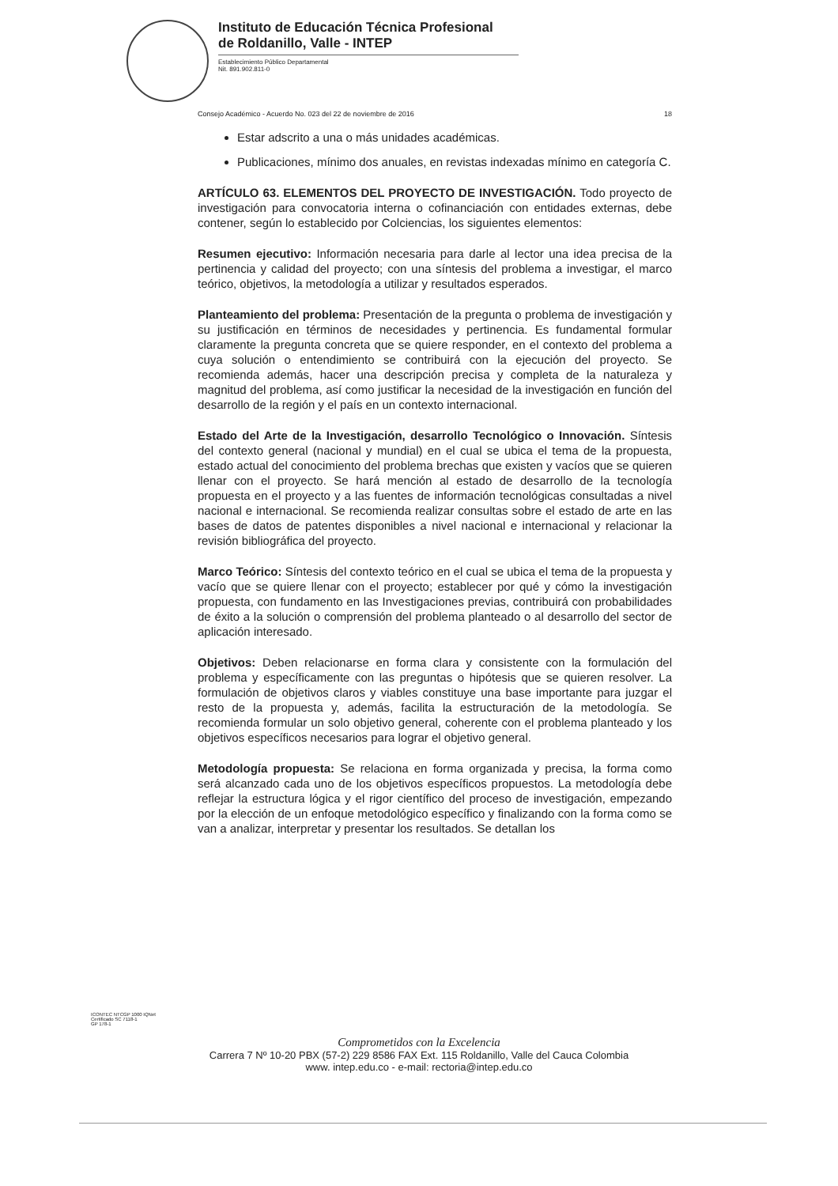Instituto de Educación Técnica Profesional
de Roldanillo, Valle - INTEP
Establecimiento Público Departamental
Nit. 891.902.811-0
Consejo Académico - Acuerdo No. 023 del 22 de noviembre de 2016 18
Estar adscrito a una o más unidades académicas.
Publicaciones, mínimo dos anuales, en revistas indexadas mínimo en categoría C.
ARTÍCULO 63. ELEMENTOS DEL PROYECTO DE INVESTIGACIÓN. Todo proyecto de investigación para convocatoria interna o cofinanciación con entidades externas, debe contener, según lo establecido por Colciencias, los siguientes elementos:
Resumen ejecutivo: Información necesaria para darle al lector una idea precisa de la pertinencia y calidad del proyecto; con una síntesis del problema a investigar, el marco teórico, objetivos, la metodología a utilizar y resultados esperados.
Planteamiento del problema: Presentación de la pregunta o problema de investigación y su justificación en términos de necesidades y pertinencia. Es fundamental formular claramente la pregunta concreta que se quiere responder, en el contexto del problema a cuya solución o entendimiento se contribuirá con la ejecución del proyecto. Se recomienda además, hacer una descripción precisa y completa de la naturaleza y magnitud del problema, así como justificar la necesidad de la investigación en función del desarrollo de la región y el país en un contexto internacional.
Estado del Arte de la Investigación, desarrollo Tecnológico o Innovación. Síntesis del contexto general (nacional y mundial) en el cual se ubica el tema de la propuesta, estado actual del conocimiento del problema brechas que existen y vacíos que se quieren llenar con el proyecto. Se hará mención al estado de desarrollo de la tecnología propuesta en el proyecto y a las fuentes de información tecnológicas consultadas a nivel nacional e internacional. Se recomienda realizar consultas sobre el estado de arte en las bases de datos de patentes disponibles a nivel nacional e internacional y relacionar la revisión bibliográfica del proyecto.
Marco Teórico: Síntesis del contexto teórico en el cual se ubica el tema de la propuesta y vacío que se quiere llenar con el proyecto; establecer por qué y cómo la investigación propuesta, con fundamento en las Investigaciones previas, contribuirá con probabilidades de éxito a la solución o comprensión del problema planteado o al desarrollo del sector de aplicación interesado.
Objetivos: Deben relacionarse en forma clara y consistente con la formulación del problema y específicamente con las preguntas o hipótesis que se quieren resolver. La formulación de objetivos claros y viables constituye una base importante para juzgar el resto de la propuesta y, además, facilita la estructuración de la metodología. Se recomienda formular un solo objetivo general, coherente con el problema planteado y los objetivos específicos necesarios para lograr el objetivo general.
Metodología propuesta: Se relaciona en forma organizada y precisa, la forma como será alcanzado cada uno de los objetivos específicos propuestos. La metodología debe reflejar la estructura lógica y el rigor científico del proceso de investigación, empezando por la elección de un enfoque metodológico específico y finalizando con la forma como se van a analizar, interpretar y presentar los resultados. Se detallan los
ICONTEC NTCGP 1000 IQNet
Certificado SC 7118-1
GP 178-1
Comprometidos con la Excelencia
Carrera 7 Nº 10-20 PBX (57-2) 229 8586 FAX Ext. 115 Roldanillo, Valle del Cauca Colombia
www. intep.edu.co - e-mail: rectoria@intep.edu.co